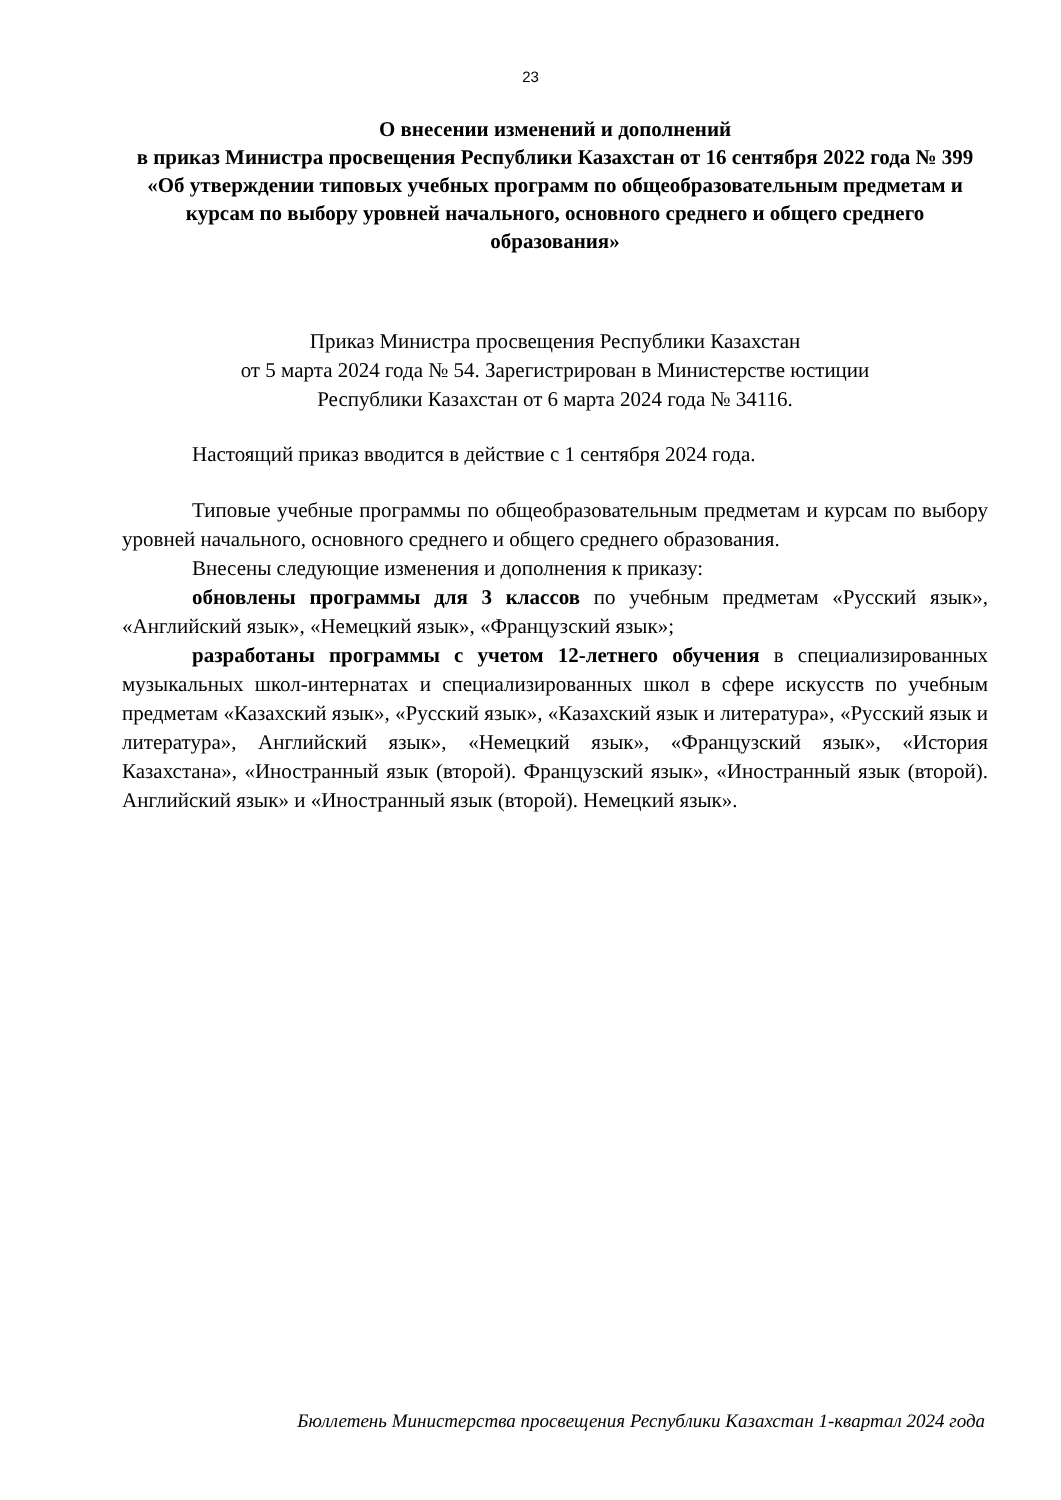23
О внесении изменений и дополнений
в приказ Министра просвещения Республики Казахстан от 16 сентября 2022 года № 399 «Об утверждении типовых учебных программ по общеобразовательным предметам и курсам по выбору уровней начального, основного среднего и общего среднего образования»
Приказ Министра просвещения Республики Казахстан
от 5 марта 2024 года № 54. Зарегистрирован в Министерстве юстиции
Республики Казахстан от 6 марта 2024 года № 34116.
Настоящий приказ вводится в действие с 1 сентября 2024 года.
Типовые учебные программы по общеобразовательным предметам и курсам по выбору уровней начального, основного среднего и общего среднего образования.
Внесены следующие изменения и дополнения к приказу:
обновлены программы для 3 классов по учебным предметам «Русский язык», «Английский язык», «Немецкий язык», «Французский язык»;
разработаны программы с учетом 12-летнего обучения в специализированных музыкальных школ-интернатах и специализированных школ в сфере искусств по учебным предметам «Казахский язык», «Русский язык», «Казахский язык и литература», «Русский язык и литература», Английский язык», «Немецкий язык», «Французский язык», «История Казахстана», «Иностранный язык (второй). Французский язык», «Иностранный язык (второй). Английский язык» и «Иностранный язык (второй). Немецкий язык».
Бюллетень Министерства просвещения Республики Казахстан 1-квартал 2024 года